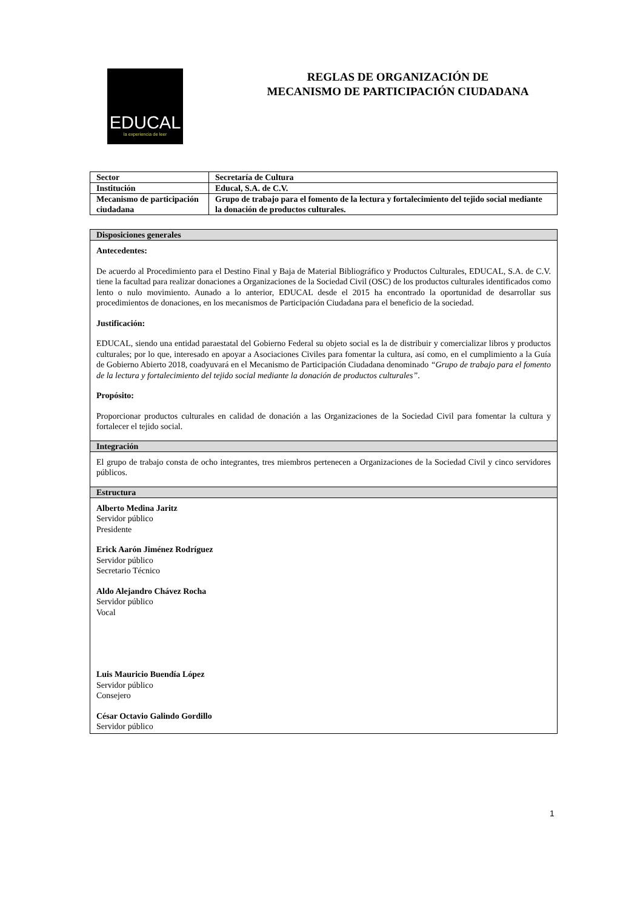EDUCAL
la experiencia de leer
REGLAS DE ORGANIZACIÓN DE
MECANISMO DE PARTICIPACIÓN CIUDADANA
| Sector | Secretaría de Cultura |
| Institución | Educal, S.A. de C.V. |
| Mecanismo de participación ciudadana | Grupo de trabajo para el fomento de la lectura y fortalecimiento del tejido social mediante la donación de productos culturales. |
| Disposiciones generales |
| --- |
| Antecedentes: De acuerdo al Procedimiento para el Destino Final y Baja de Material Bibliográfico y Productos Culturales, EDUCAL, S.A. de C.V. tiene la facultad para realizar donaciones a Organizaciones de la Sociedad Civil (OSC) de los productos culturales identificados como lento o nulo movimiento. Aunado a lo anterior, EDUCAL desde el 2015 ha encontrado la oportunidad de desarrollar sus procedimientos de donaciones, en los mecanismos de Participación Ciudadana para el beneficio de la sociedad. Justificación: EDUCAL, siendo una entidad paraestatal del Gobierno Federal su objeto social es la de distribuir y comercializar libros y productos culturales; por lo que, interesado en apoyar a Asociaciones Civiles para fomentar la cultura, así como, en el cumplimiento a la Guía de Gobierno Abierto 2018, coadyuvará en el Mecanismo de Participación Ciudadana denominado “Grupo de trabajo para el fomento de la lectura y fortalecimiento del tejido social mediante la donación de productos culturales” . Propósito: Proporcionar productos culturales en calidad de donación a las Organizaciones de la Sociedad Civil para fomentar la cultura y fortalecer el tejido social. |
| Integración |
| El grupo de trabajo consta de ocho integrantes, tres miembros pertenecen a Organizaciones de la Sociedad Civil y cinco servidores públicos. |
| Estructura |
| Alberto Medina Jaritz Servidor público Presidente Erick Aarón Jiménez Rodríguez Servidor público Secretario Técnico Aldo Alejandro Chávez Rocha Servidor público Vocal Luis Mauricio Buendía López Servidor público Consejero César Octavio Galindo Gordillo Servidor público |
1